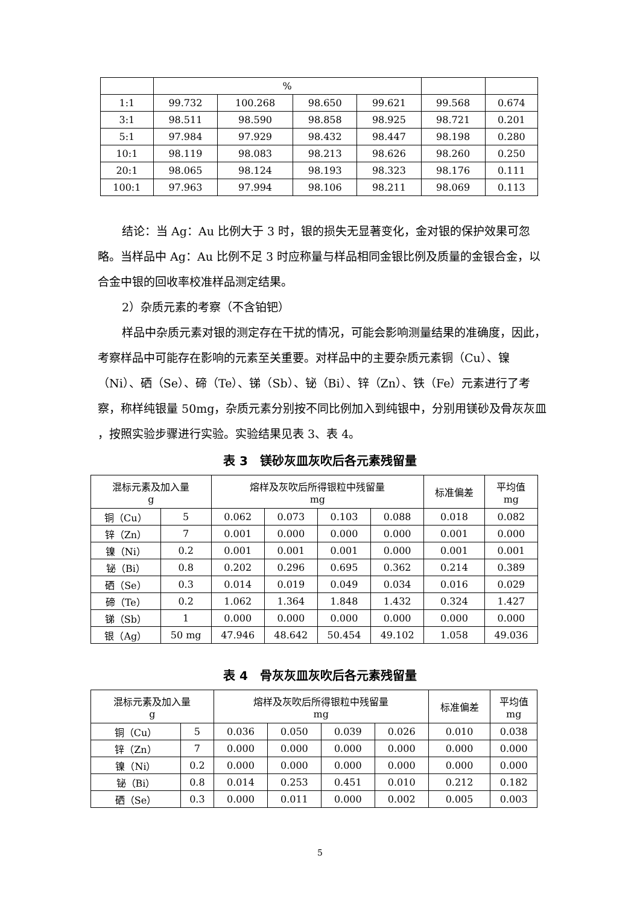| | % | | | | | |
| --- | --- | --- | --- | --- | --- | --- |
| 1:1 | 99.732 | 100.268 | 98.650 | 99.621 | 99.568 | 0.674 |
| 3:1 | 98.511 | 98.590 | 98.858 | 98.925 | 98.721 | 0.201 |
| 5:1 | 97.984 | 97.929 | 98.432 | 98.447 | 98.198 | 0.280 |
| 10:1 | 98.119 | 98.083 | 98.213 | 98.626 | 98.260 | 0.250 |
| 20:1 | 98.065 | 98.124 | 98.193 | 98.323 | 98.176 | 0.111 |
| 100:1 | 97.963 | 97.994 | 98.106 | 98.211 | 98.069 | 0.113 |
结论：当 Ag：Au 比例大于 3 时，银的损失无显著变化，金对银的保护效果可忽略。当样品中 Ag：Au 比例不足 3 时应称量与样品相同金银比例及质量的金银合金，以合金中银的回收率校准样品测定结果。
2）杂质元素的考察（不含铂钯）
样品中杂质元素对银的测定存在干扰的情况，可能会影响测量结果的准确度，因此，考察样品中可能存在影响的元素至关重要。对样品中的主要杂质元素铜（Cu）、镍（Ni）、硒（Se）、碲（Te）、锑（Sb）、铋（Bi）、锌（Zn）、铁（Fe）元素进行了考察，称样纯银量 50mg，杂质元素分别按不同比例加入到纯银中，分别用镁砂及骨灰灰皿 ，按照实验步骤进行实验。实验结果见表 3、表 4。
表 3　镁砂灰皿灰吹后各元素残留量
| 混标元素及加入量 g | | 熔样及灰吹后所得银粒中残留量 mg | | | | 标准偏差 | 平均值 mg |
| --- | --- | --- | --- | --- | --- | --- | --- |
| 铜（Cu） | 5 | 0.062 | 0.073 | 0.103 | 0.088 | 0.018 | 0.082 |
| 锌（Zn） | 7 | 0.001 | 0.000 | 0.000 | 0.000 | 0.001 | 0.000 |
| 镍（Ni） | 0.2 | 0.001 | 0.001 | 0.001 | 0.000 | 0.001 | 0.001 |
| 铋（Bi） | 0.8 | 0.202 | 0.296 | 0.695 | 0.362 | 0.214 | 0.389 |
| 硒（Se） | 0.3 | 0.014 | 0.019 | 0.049 | 0.034 | 0.016 | 0.029 |
| 碲（Te） | 0.2 | 1.062 | 1.364 | 1.848 | 1.432 | 0.324 | 1.427 |
| 锑（Sb） | 1 | 0.000 | 0.000 | 0.000 | 0.000 | 0.000 | 0.000 |
| 银（Ag） | 50 mg | 47.946 | 48.642 | 50.454 | 49.102 | 1.058 | 49.036 |
表 4　骨灰灰皿灰吹后各元素残留量
| 混标元素及加入量 g | | 熔样及灰吹后所得银粒中残留量 mg | | | | 标准偏差 | 平均值 mg |
| --- | --- | --- | --- | --- | --- | --- | --- |
| 铜（Cu） | 5 | 0.036 | 0.050 | 0.039 | 0.026 | 0.010 | 0.038 |
| 锌（Zn） | 7 | 0.000 | 0.000 | 0.000 | 0.000 | 0.000 | 0.000 |
| 镍（Ni） | 0.2 | 0.000 | 0.000 | 0.000 | 0.000 | 0.000 | 0.000 |
| 铋（Bi） | 0.8 | 0.014 | 0.253 | 0.451 | 0.010 | 0.212 | 0.182 |
| 硒（Se） | 0.3 | 0.000 | 0.011 | 0.000 | 0.002 | 0.005 | 0.003 |
5